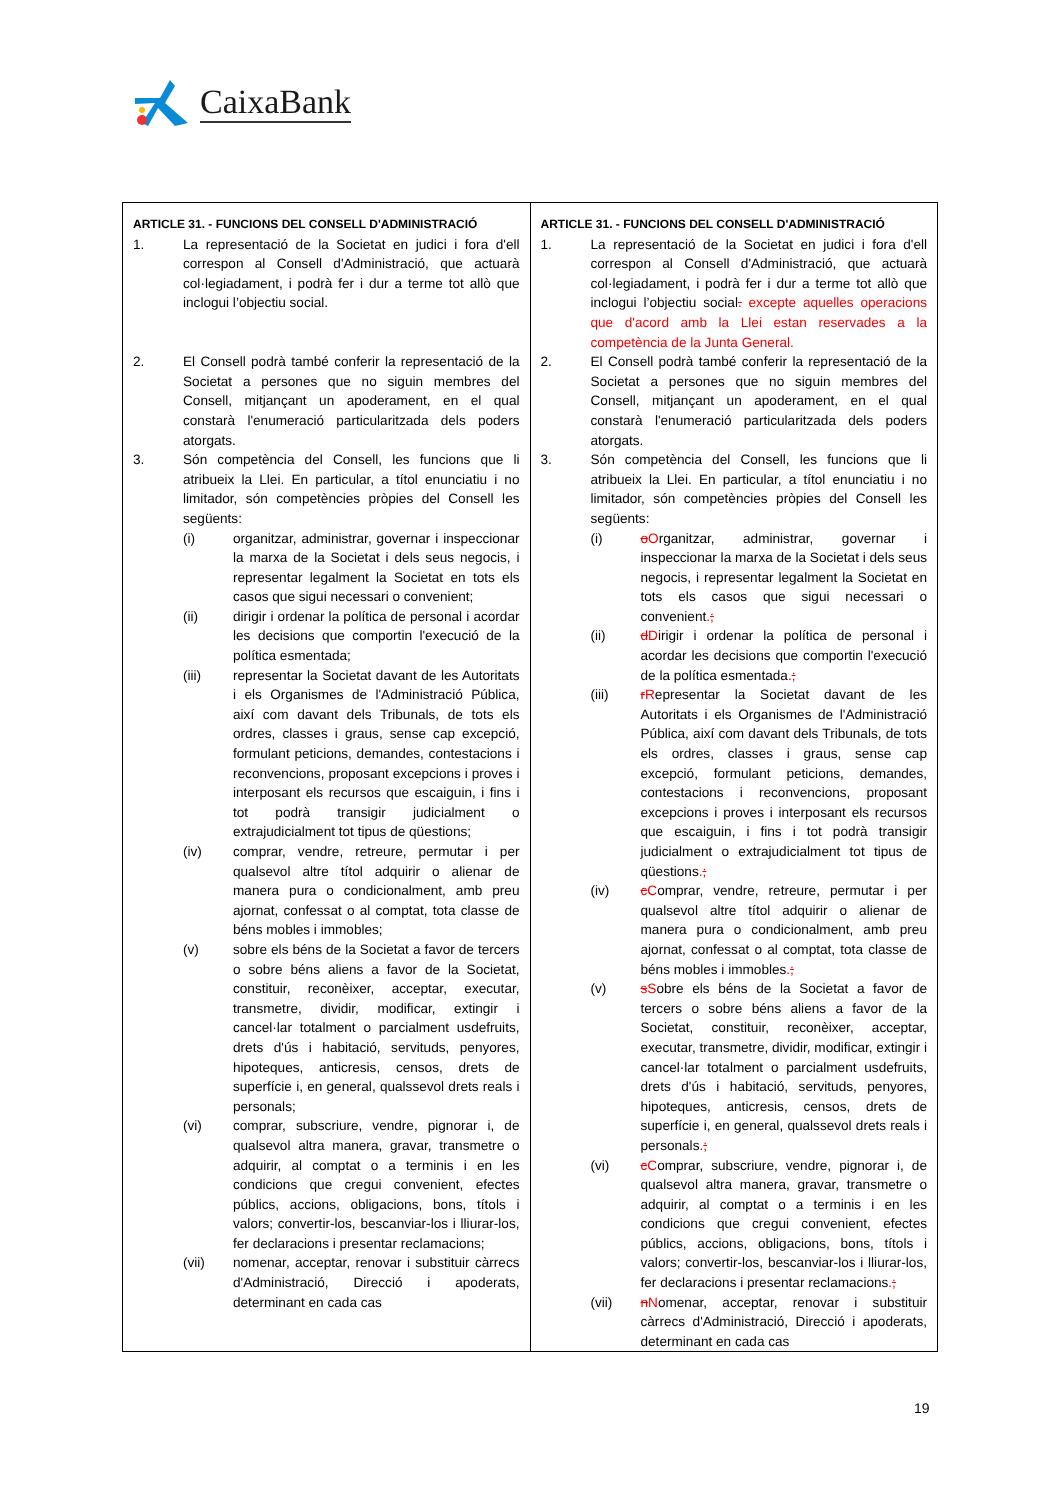CaixaBank
| ARTICLE 31. - FUNCIONS DEL CONSELL D'ADMINISTRACIÓ 1. La representació de la Societat en judici i fora d'ell correspon al Consell d'Administració, que actuarà col·legiadament, i podrà fer i dur a terme tot allò que inclogui l’objectiu social. 2. El Consell podrà també conferir la representació de la Societat a persones que no siguin membres del Consell, mitjançant un apoderament, en el qual constarà l'enumeració particularitzada dels poders atorgats. 3. Són competència del Consell, les funcions que li atribueix la Llei. En particular, a títol enunciatiu i no limitador, són competències pròpies del Consell les següents: (i) organitzar, administrar, governar i inspeccionar la marxa de la Societat i dels seus negocis, i representar legalment la Societat en tots els casos que sigui necessari o convenient; (ii) dirigir i ordenar la política de personal i acordar les decisions que comportin l'execució de la política esmentada; (iii) representar la Societat davant de les Autoritats i els Organismes de l'Administració Pública, així com davant dels Tribunals, de tots els ordres, classes i graus, sense cap excepció, formulant peticions, demandes, contestacions i reconvencions, proposant excepcions i proves i interposant els recursos que escaiguin, i fins i tot podrà transigir judicialment o extrajudicialment tot tipus de qüestions; (iv) comprar, vendre, retreure, permutar i per qualsevol altre títol adquirir o alienar de manera pura o condicionalment, amb preu ajornat, confessat o al comptat, tota classe de béns mobles i immobles; (v) sobre els béns de la Societat a favor de tercers o sobre béns aliens a favor de la Societat, constituir, reconèixer, acceptar, executar, transmetre, dividir, modificar, extingir i cancel·lar totalment o parcialment usdefruits, drets d'ús i habitació, servituds, penyores, hipoteques, anticresis, censos, drets de superfície i, en general, qualssevol drets reals i personals; (vi) comprar, subscriure, vendre, pignorar i, de qualsevol altra manera, gravar, transmetre o adquirir, al comptat o a terminis i en les condicions que cregui convenient, efectes públics, accions, obligacions, bons, títols i valors; convertir-los, bescanviar-los i lliurar-los, fer declaracions i presentar reclamacions; (vii) nomenar, acceptar, renovar i substituir càrrecs d'Administració, Direcció i apoderats, determinant en cada cas | ARTICLE 31. - FUNCIONS DEL CONSELL D'ADMINISTRACIÓ 1. La representació de la Societat en judici i fora d'ell correspon al Consell d'Administració, que actuarà col·legiadament, i podrà fer i dur a terme tot allò que inclogui l’objectiu social . excepte aquelles operacions que d'acord amb la Llei estan reservades a la competència de la Junta General. 2. El Consell podrà també conferir la representació de la Societat a persones que no siguin membres del Consell, mitjançant un apoderament, en el qual constarà l'enumeració particularitzada dels poders atorgats. 3. Són competència del Consell, les funcions que li atribueix la Llei. En particular, a títol enunciatiu i no limitador, són competències pròpies del Consell les següents: (i) o O rganitzar, administrar, governar i inspeccionar la marxa de la Societat i dels seus negocis, i representar legalment la Societat en tots els casos que sigui necessari o convenient . ; (ii) d D irigir i ordenar la política de personal i acordar les decisions que comportin l'execució de la política esmentada . ; (iii) r R epresentar la Societat davant de les Autoritats i els Organismes de l'Administració Pública, així com davant dels Tribunals, de tots els ordres, classes i graus, sense cap excepció, formulant peticions, demandes, contestacions i reconvencions, proposant excepcions i proves i interposant els recursos que escaiguin, i fins i tot podrà transigir judicialment o extrajudicialment tot tipus de qüestions . ; (iv) c C omprar, vendre, retreure, permutar i per qualsevol altre títol adquirir o alienar de manera pura o condicionalment, amb preu ajornat, confessat o al comptat, tota classe de béns mobles i immobles . ; (v) s S obre els béns de la Societat a favor de tercers o sobre béns aliens a favor de la Societat, constituir, reconèixer, acceptar, executar, transmetre, dividir, modificar, extingir i cancel·lar totalment o parcialment usdefruits, drets d'ús i habitació, servituds, penyores, hipoteques, anticresis, censos, drets de superfície i, en general, qualssevol drets reals i personals . ; (vi) c C omprar, subscriure, vendre, pignorar i, de qualsevol altra manera, gravar, transmetre o adquirir, al comptat o a terminis i en les condicions que cregui convenient, efectes públics, accions, obligacions, bons, títols i valors; convertir-los, bescanviar-los i lliurar-los, fer declaracions i presentar reclamacions . ; (vii) n N omenar, acceptar, renovar i substituir càrrecs d'Administració, Direcció i apoderats, determinant en cada cas |
19